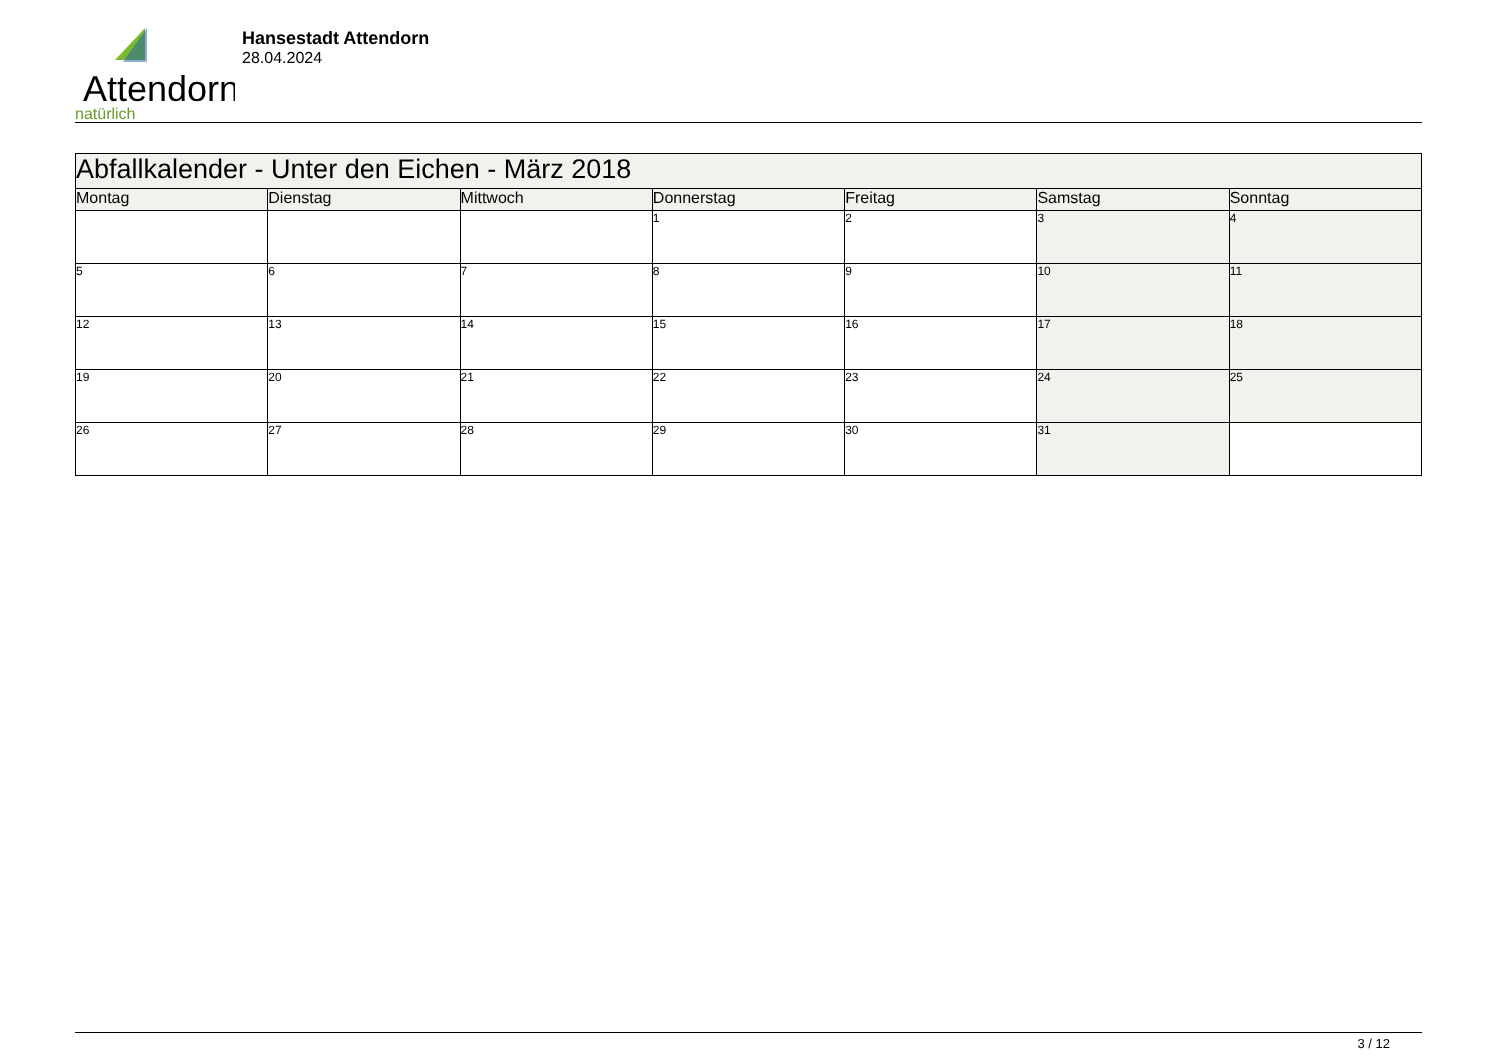Attendorn
natürlich
Hansestadt Attendorn
28.04.2024
| Abfallkalender - Unter den Eichen - März 2018 | | | | | | |
| --- | --- | --- | --- | --- | --- | --- |
| Montag | Dienstag | Mittwoch | Donnerstag | Freitag | Samstag | Sonntag |
| | | | 1 | 2 | 3 | 4 |
| 5 | 6 | 7 | 8 | 9 | 10 | 11 |
| 12 | 13 | 14 | 15 | 16 | 17 | 18 |
| 19 | 20 | 21 | 22 | 23 | 24 | 25 |
| 26 | 27 | 28 | 29 | 30 | 31 | |
3 / 12